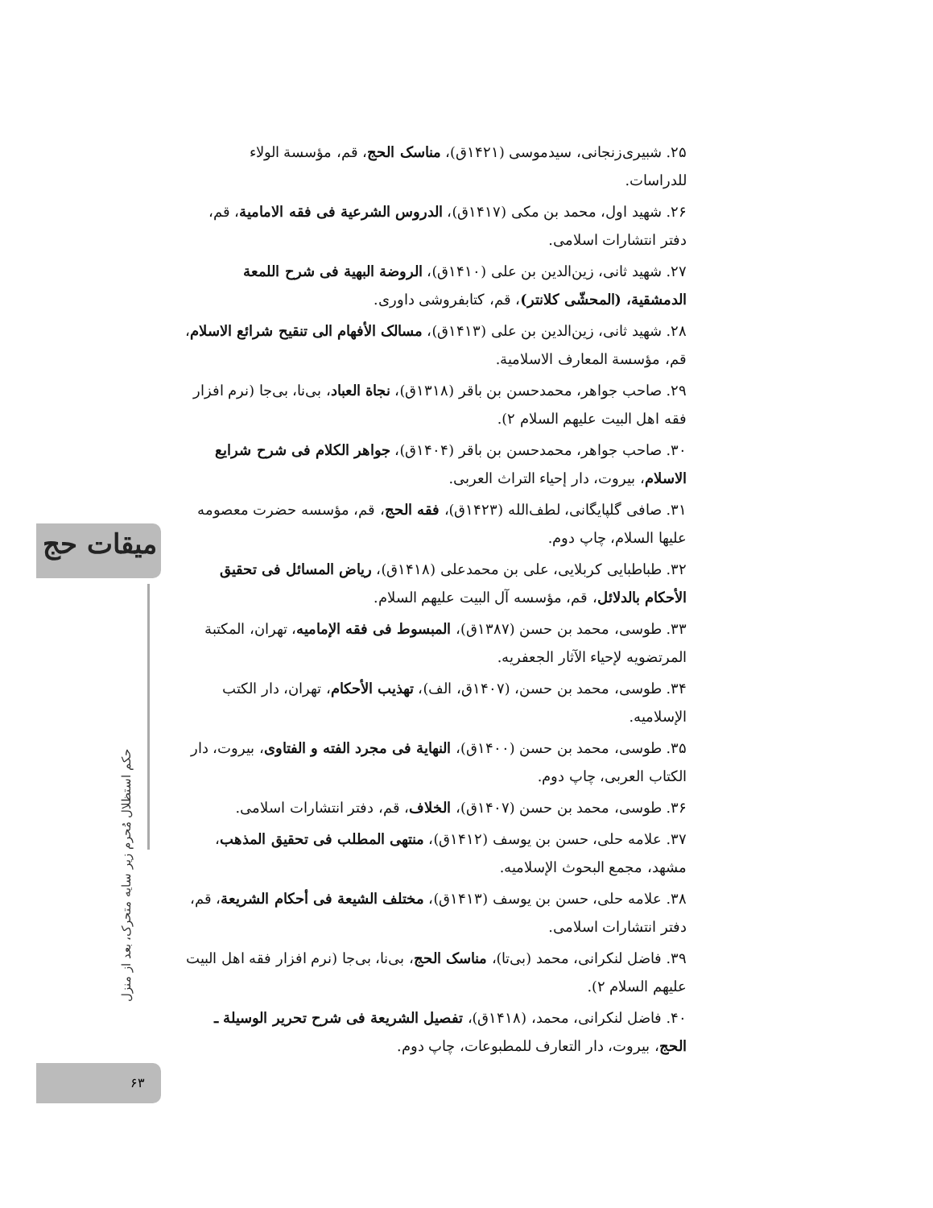۲۵. شبیری‌زنجانی، سیدموسی (۱۴۲۱ق)، مناسک الحج، قم، مؤسسة الولاء للدراسات.
۲۶. شهید اول، محمد بن مکی (۱۴۱۷ق)، الدروس الشرعیة فی فقه الامامیة، قم، دفتر انتشارات اسلامی.
۲۷. شهید ثانی، زین‌الدین بن علی (۱۴۱۰ق)، الروضة البهیة فی شرح اللمعة الدمشقیة، (المحشّی کلانتر)، قم، کتابفروشی داوری.
۲۸. شهید ثانی، زین‌الدین بن علی (۱۴۱۳ق)، مسالک الأفهام الی تنقیح شرائع الاسلام، قم، مؤسسة المعارف الاسلامیة.
۲۹. صاحب جواهر، محمدحسن بن باقر (۱۳۱۸ق)، نجاة العباد، بی‌نا، بی‌جا (نرم افزار فقه اهل البیت علیهم السلام ۲).
۳۰. صاحب جواهر، محمدحسن بن باقر (۱۴۰۴ق)، جواهر الکلام فی شرح شرایع الاسلام، بیروت، دار إحیاء التراث العربی.
۳۱. صافی گلپایگانی، لطف‌الله (۱۴۲۳ق)، فقه الحج، قم، مؤسسه حضرت معصومه علیها السلام، چاپ دوم.
۳۲. طباطبایی کربلایی، علی بن محمدعلی (۱۴۱۸ق)، ریاض المسائل فی تحقیق الأحکام بالدلائل، قم، مؤسسه آل البیت علیهم السلام.
۳۳. طوسی، محمد بن حسن (۱۳۸۷ق)، المبسوط فی فقه الإمامیه، تهران، المکتبة المرتضویه لإحیاء الآثار الجعفریه.
۳۴. طوسی، محمد بن حسن، (۱۴۰۷ق، الف)، تهذیب الأحکام، تهران، دار الکتب الإسلامیه.
۳۵. طوسی، محمد بن حسن (۱۴۰۰ق)، النهایة فی مجرد الفته و الفتاوی، بیروت، دار الکتاب العربی، چاپ دوم.
۳۶. طوسی، محمد بن حسن (۱۴۰۷ق)، الخلاف، قم، دفتر انتشارات اسلامی.
۳۷. علامه حلی، حسن بن یوسف (۱۴۱۲ق)، منتهی المطلب فی تحقیق المذهب، مشهد، مجمع البحوث الإسلامیه.
۳۸. علامه حلی، حسن بن یوسف (۱۴۱۳ق)، مختلف الشیعة فی أحکام الشریعة، قم، دفتر انتشارات اسلامی.
۳۹. فاضل لنکرانی، محمد (بی‌تا)، مناسک الحج، بی‌نا، بی‌جا (نرم افزار فقه اهل البیت علیهم السلام ۲).
۴۰. فاضل لنکرانی، محمد، (۱۴۱۸ق)، تفصیل الشریعة فی شرح تحریر الوسیلة ـ الحج، بیروت، دار التعارف للمطبوعات، چاپ دوم.
میقات حج
حکم استظلال مُحرم زیر سایه متحرک، بعد از منزل
۶۳